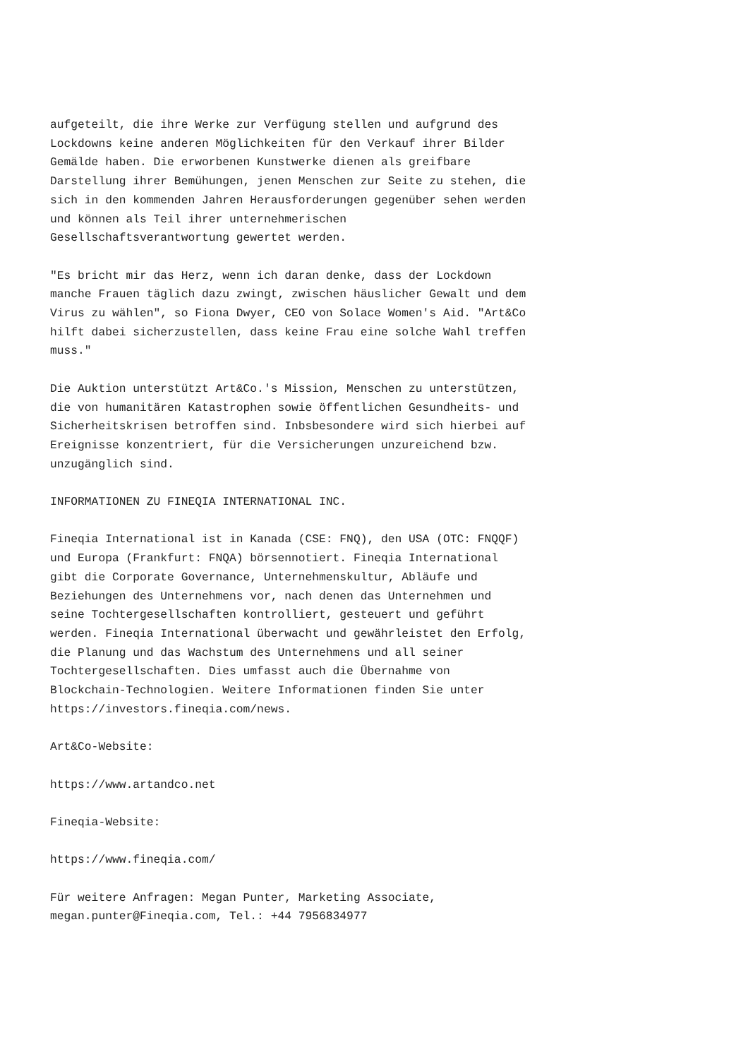aufgeteilt, die ihre Werke zur Verfügung stellen und aufgrund des Lockdowns keine anderen Möglichkeiten für den Verkauf ihrer Bilder Gemälde haben. Die erworbenen Kunstwerke dienen als greifbare Darstellung ihrer Bemühungen, jenen Menschen zur Seite zu stehen, die sich in den kommenden Jahren Herausforderungen gegenüber sehen werden und können als Teil ihrer unternehmerischen Gesellschaftsverantwortung gewertet werden.
"Es bricht mir das Herz, wenn ich daran denke, dass der Lockdown manche Frauen täglich dazu zwingt, zwischen häuslicher Gewalt und dem Virus zu wählen", so Fiona Dwyer, CEO von Solace Women's Aid. "Art&Co hilft dabei sicherzustellen, dass keine Frau eine solche Wahl treffen muss."
Die Auktion unterstützt Art&Co.'s Mission, Menschen zu unterstützen, die von humanitären Katastrophen sowie öffentlichen Gesundheits- und Sicherheitskrisen betroffen sind. Inbsbesondere wird sich hierbei auf Ereignisse konzentriert, für die Versicherungen unzureichend bzw. unzugänglich sind.
INFORMATIONEN ZU FINEQIA INTERNATIONAL INC.
Fineqia International ist in Kanada (CSE: FNQ), den USA (OTC: FNQQF) und Europa (Frankfurt: FNQA) börsennotiert. Fineqia International gibt die Corporate Governance, Unternehmenskultur, Abläufe und Beziehungen des Unternehmens vor, nach denen das Unternehmen und seine Tochtergesellschaften kontrolliert, gesteuert und geführt werden. Fineqia International überwacht und gewährleistet den Erfolg, die Planung und das Wachstum des Unternehmens und all seiner Tochtergesellschaften. Dies umfasst auch die Übernahme von Blockchain-Technologien. Weitere Informationen finden Sie unter https://investors.fineqia.com/news.
Art&Co-Website:
https://www.artandco.net
Fineqia-Website:
https://www.fineqia.com/
Für weitere Anfragen: Megan Punter, Marketing Associate, megan.punter@Fineqia.com, Tel.: +44 7956834977